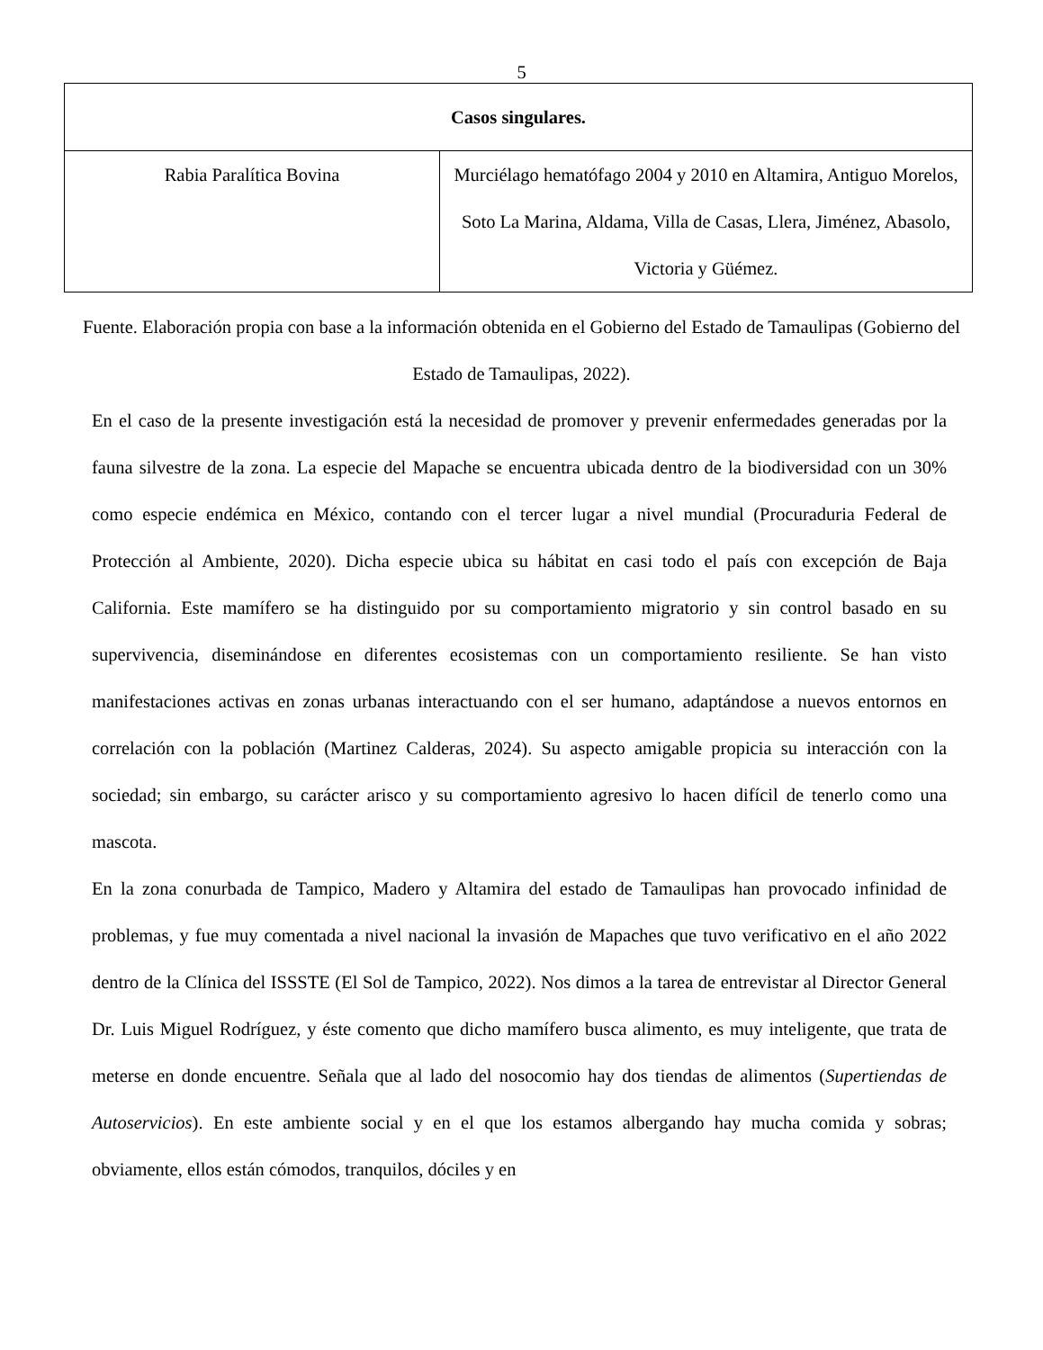5
| Casos singulares. | |
| --- | --- |
| Rabia Paralítica Bovina | Murciélago hematófago 2004 y 2010 en Altamira, Antiguo Morelos, Soto La Marina, Aldama, Villa de Casas, Llera, Jiménez, Abasolo, Victoria y Güémez. |
Fuente. Elaboración propia con base a la información obtenida en el Gobierno del Estado de Tamaulipas (Gobierno del Estado de Tamaulipas, 2022).
En el caso de la presente investigación está la necesidad de promover y prevenir enfermedades generadas por la fauna silvestre de la zona. La especie del Mapache se encuentra ubicada dentro de la biodiversidad con un 30% como especie endémica en México, contando con el tercer lugar a nivel mundial (Procuraduria Federal de Protección al Ambiente, 2020). Dicha especie ubica su hábitat en casi todo el país con excepción de Baja California. Este mamífero se ha distinguido por su comportamiento migratorio y sin control basado en su supervivencia, diseminándose en diferentes ecosistemas con un comportamiento resiliente. Se han visto manifestaciones activas en zonas urbanas interactuando con el ser humano, adaptándose a nuevos entornos en correlación con la población (Martinez Calderas, 2024). Su aspecto amigable propicia su interacción con la sociedad; sin embargo, su carácter arisco y su comportamiento agresivo lo hacen difícil de tenerlo como una mascota.
En la zona conurbada de Tampico, Madero y Altamira del estado de Tamaulipas han provocado infinidad de problemas, y fue muy comentada a nivel nacional la invasión de Mapaches que tuvo verificativo en el año 2022 dentro de la Clínica del ISSSTE (El Sol de Tampico, 2022). Nos dimos a la tarea de entrevistar al Director General Dr. Luis Miguel Rodríguez, y éste comento que dicho mamífero busca alimento, es muy inteligente, que trata de meterse en donde encuentre. Señala que al lado del nosocomio hay dos tiendas de alimentos (Supertiendas de Autoservicios). En este ambiente social y en el que los estamos albergando hay mucha comida y sobras; obviamente, ellos están cómodos, tranquilos, dóciles y en